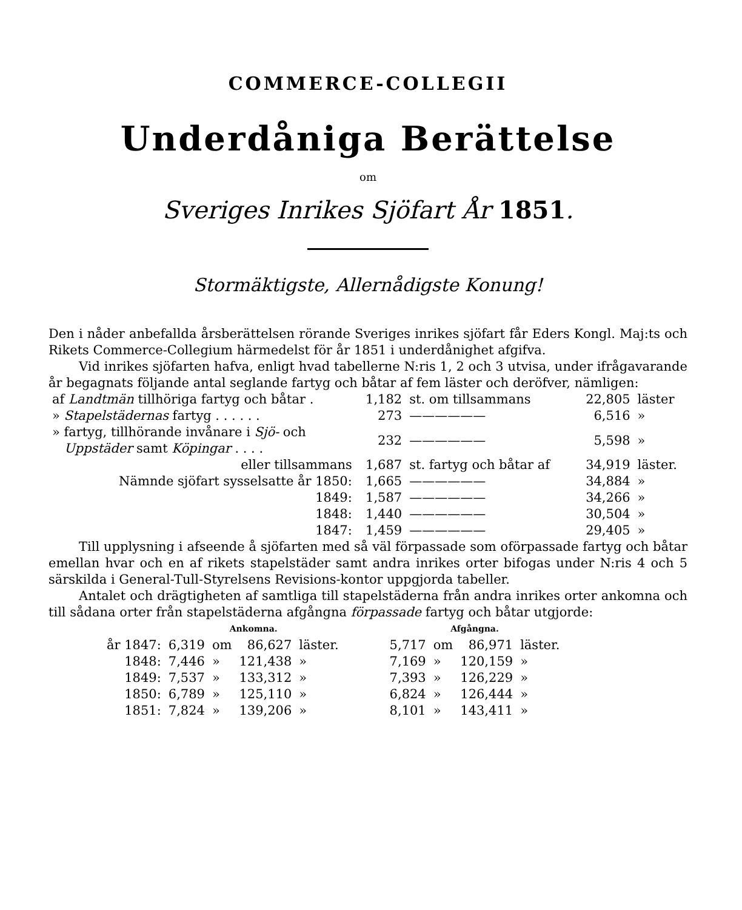COMMERCE-COLLEGII
Underdåniga Berättelse
om
Sveriges Inrikes Sjöfart År 1851.
Stormäktigste, Allernådigste Konung!
Den i nåder anbefallda årsberättelsen rörande Sveriges inrikes sjöfart får Eders Kongl. Maj:ts och Rikets Commerce-Collegium härmedelst för år 1851 i underdånighet afgifva.
Vid inrikes sjöfarten hafva, enligt hvad tabellerne N:ris 1, 2 och 3 utvisa, under ifrågavarande år begagnats följande antal seglande fartyg och båtar af fem läster och deröfver, nämligen:
| af Landtmän tillhöriga fartyg och båtar . | 1,182 | st. om tillsammans | 22,805 | läster |
| » Stapelstädernas fartyg . . . . . . | 273 | —————— | 6,516 | » |
| » fartyg, tillhörande invånare i Sjö- och Uppstäder samt Köpingar . . . . | 232 | —————— | 5,598 | » |
| eller tillsammans | 1,687 | st. fartyg och båtar af | 34,919 | läster. |
| Nämnde sjöfart sysselsatte år 1850: | 1,665 | —————— | 34,884 | » |
| 1849: | 1,587 | —————— | 34,266 | » |
| 1848: | 1,440 | —————— | 30,504 | » |
| 1847: | 1,459 | —————— | 29,405 | » |
Till upplysning i afseende å sjöfarten med så väl förpassade som oförpassade fartyg och båtar emellan hvar och en af rikets stapelstäder samt andra inrikes orter bifogas under N:ris 4 och 5 särskilda i General-Tull-Styrelsens Revisions-kontor uppgjorda tabeller.
Antalet och drägtigheten af samtliga till stapelstäderna från andra inrikes orter ankomna och till sådana orter från stapelstäderna afgångna förpassade fartyg och båtar utgjorde:
| | Ankomna. | | | | | Afgångna. | | | |
| --- | --- | --- | --- | --- | --- | --- | --- | --- | --- |
| år 1847: | 6,319 | om | 86,627 | läster. | | 5,717 | om | 86,971 | läster. |
| 1848: | 7,446 | » | 121,438 | » | | 7,169 | » | 120,159 | » |
| 1849: | 7,537 | » | 133,312 | » | | 7,393 | » | 126,229 | » |
| 1850: | 6,789 | » | 125,110 | » | | 6,824 | » | 126,444 | » |
| 1851: | 7,824 | » | 139,206 | » | | 8,101 | » | 143,411 | » |